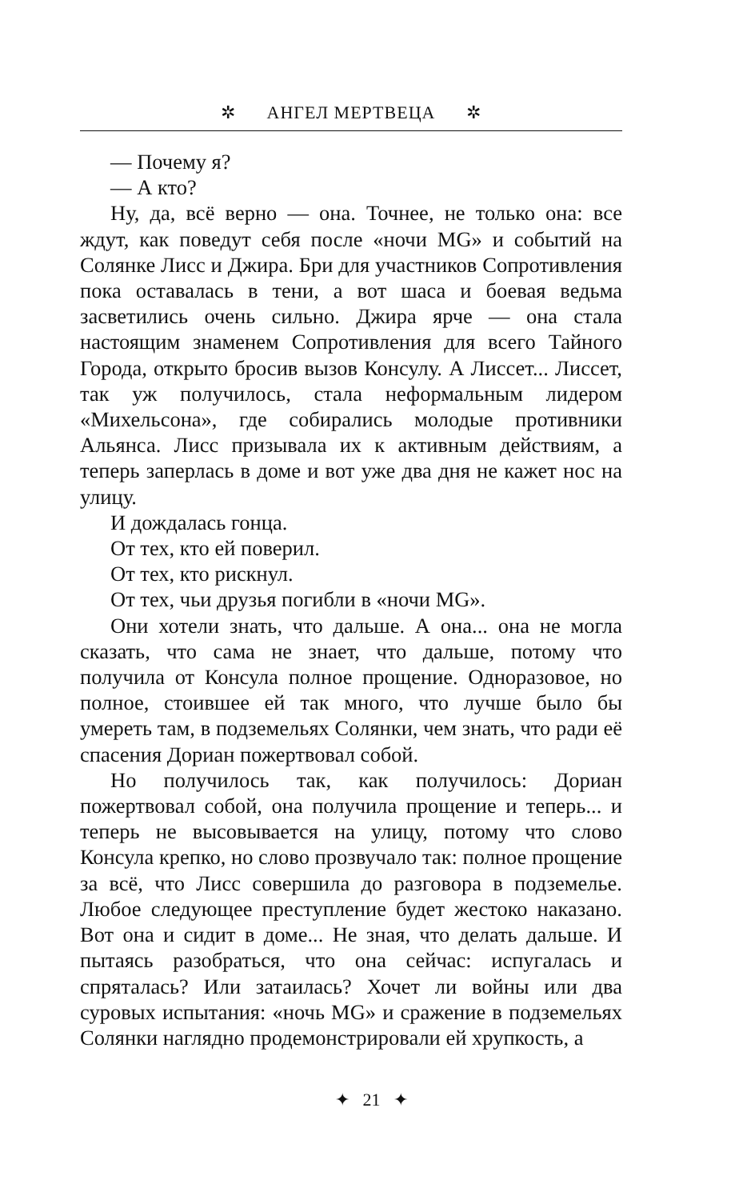✲ АНГЕЛ МЕРТВЕЦА ✲
— Почему я?
— А кто?
Ну, да, всё верно — она. Точнее, не только она: все ждут, как поведут себя после «ночи MG» и событий на Солянке Лисс и Джира. Бри для участников Сопротивления пока оставалась в тени, а вот шаса и боевая ведьма засветились очень сильно. Джира ярче — она стала настоящим знаменем Сопротивления для всего Тайного Города, открыто бросив вызов Консулу. А Лиссет... Лиссет, так уж получилось, стала неформальным лидером «Михельсона», где собирались молодые противники Альянса. Лисс призывала их к активным действиям, а теперь заперлась в доме и вот уже два дня не кажет нос на улицу.
И дождалась гонца.
От тех, кто ей поверил.
От тех, кто рискнул.
От тех, чьи друзья погибли в «ночи MG».
Они хотели знать, что дальше. А она... она не могла сказать, что сама не знает, что дальше, потому что получила от Консула полное прощение. Одноразовое, но полное, стоившее ей так много, что лучше было бы умереть там, в подземельях Солянки, чем знать, что ради её спасения Дориан пожертвовал собой.
Но получилось так, как получилось: Дориан пожертвовал собой, она получила прощение и теперь... и теперь не высовывается на улицу, потому что слово Консула крепко, но слово прозвучало так: полное прощение за всё, что Лисс совершила до разговора в подземелье. Любое следующее преступление будет жестоко наказано. Вот она и сидит в доме... Не зная, что делать дальше. И пытаясь разобраться, что она сейчас: испугалась и спряталась? Или затаилась? Хочет ли войны или два суровых испытания: «ночь MG» и сражение в подземельях Солянки наглядно продемонстрировали ей хрупкость, а
✦ 21 ✦